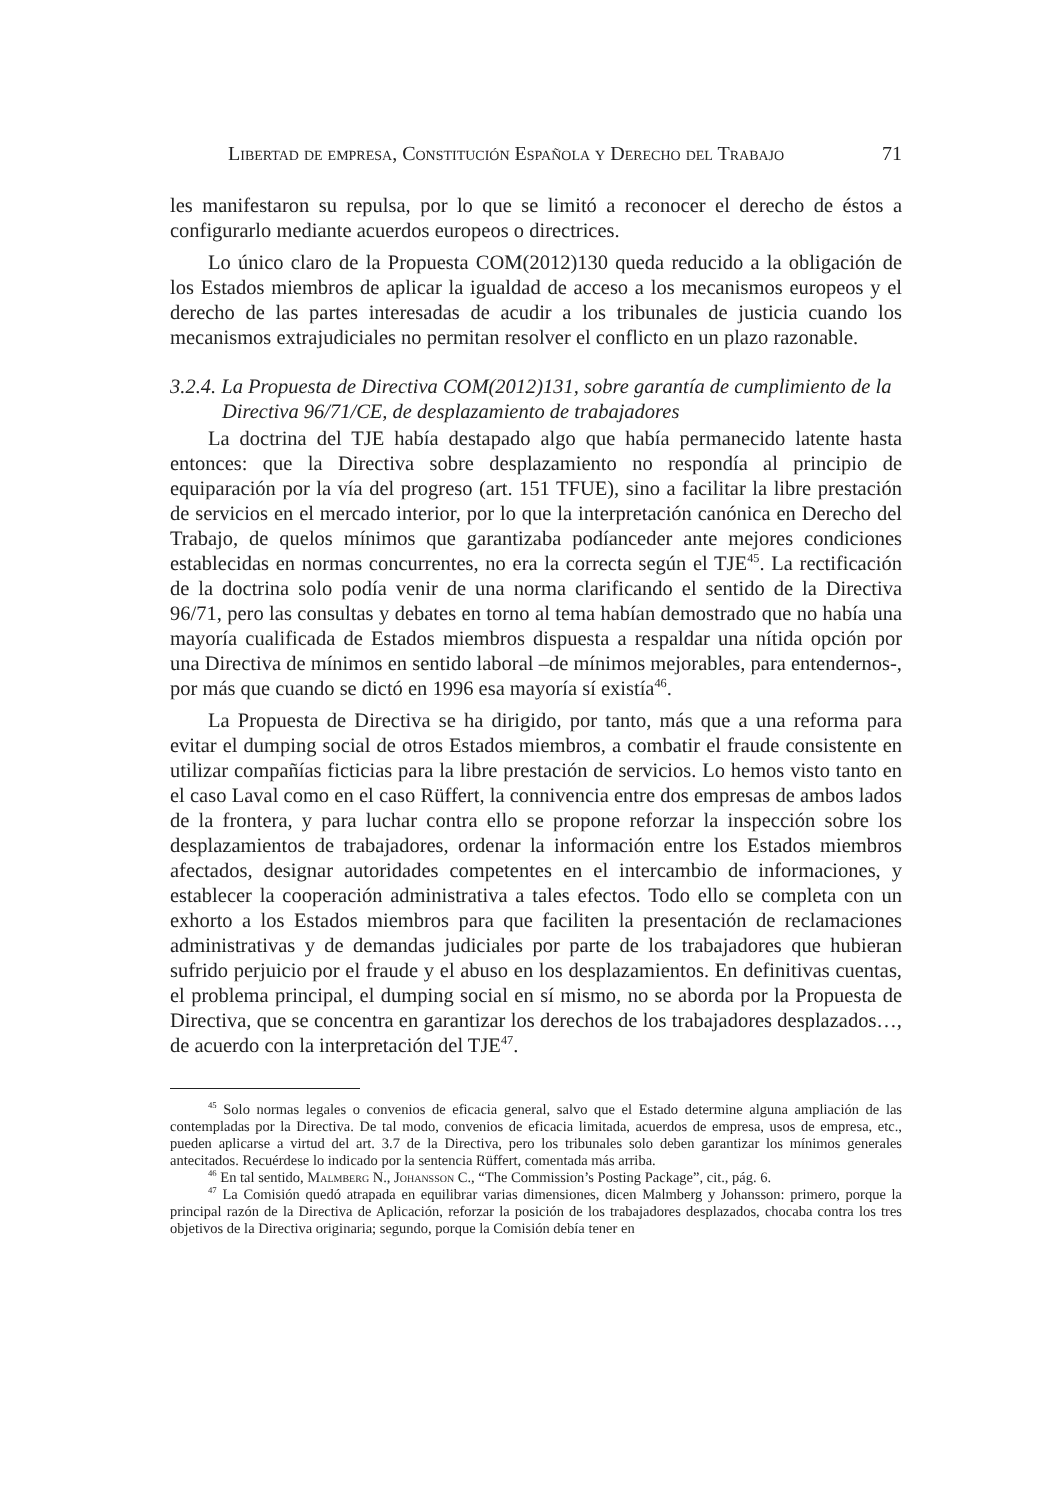Libertad de empresa, Constitución Española y Derecho del Trabajo 71
les manifestaron su repulsa, por lo que se limitó a reconocer el derecho de éstos a configurarlo mediante acuerdos europeos o directrices.
Lo único claro de la Propuesta COM(2012)130 queda reducido a la obligación de los Estados miembros de aplicar la igualdad de acceso a los mecanismos europeos y el derecho de las partes interesadas de acudir a los tribunales de justicia cuando los mecanismos extrajudiciales no permitan resolver el conflicto en un plazo razonable.
3.2.4. La Propuesta de Directiva COM(2012)131, sobre garantía de cumplimiento de la Directiva 96/71/CE, de desplazamiento de trabajadores
La doctrina del TJE había destapado algo que había permanecido latente hasta entonces: que la Directiva sobre desplazamiento no respondía al principio de equiparación por la vía del progreso (art. 151 TFUE), sino a facilitar la libre prestación de servicios en el mercado interior, por lo que la interpretación canónica en Derecho del Trabajo, de quelos mínimos que garantizaba podíanceder ante mejores condiciones establecidas en normas concurrentes, no era la correcta según el TJE<sup>45</sup>. La rectificación de la doctrina solo podía venir de una norma clarificando el sentido de la Directiva 96/71, pero las consultas y debates en torno al tema habían demostrado que no había una mayoría cualificada de Estados miembros dispuesta a respaldar una nítida opción por una Directiva de mínimos en sentido laboral –de mínimos mejorables, para entendernos-, por más que cuando se dictó en 1996 esa mayoría sí existía<sup>46</sup>.
La Propuesta de Directiva se ha dirigido, por tanto, más que a una reforma para evitar el dumping social de otros Estados miembros, a combatir el fraude consistente en utilizar compañías ficticias para la libre prestación de servicios. Lo hemos visto tanto en el caso Laval como en el caso Rüffert, la connivencia entre dos empresas de ambos lados de la frontera, y para luchar contra ello se propone reforzar la inspección sobre los desplazamientos de trabajadores, ordenar la información entre los Estados miembros afectados, designar autoridades competentes en el intercambio de informaciones, y establecer la cooperación administrativa a tales efectos. Todo ello se completa con un exhorto a los Estados miembros para que faciliten la presentación de reclamaciones administrativas y de demandas judiciales por parte de los trabajadores que hubieran sufrido perjuicio por el fraude y el abuso en los desplazamientos. En definitivas cuentas, el problema principal, el dumping social en sí mismo, no se aborda por la Propuesta de Directiva, que se concentra en garantizar los derechos de los trabajadores desplazados…, de acuerdo con la interpretación del TJE<sup>47</sup>.
<sup>45</sup> Solo normas legales o convenios de eficacia general, salvo que el Estado determine alguna ampliación de las contempladas por la Directiva. De tal modo, convenios de eficacia limitada, acuerdos de empresa, usos de empresa, etc., pueden aplicarse a virtud del art. 3.7 de la Directiva, pero los tribunales solo deben garantizar los mínimos generales antecitados. Recuérdese lo indicado por la sentencia Rüffert, comentada más arriba.
<sup>46</sup> En tal sentido, Malmberg N., Johansson C., “The Commission’s Posting Package”, cit., pág. 6.
<sup>47</sup> La Comisión quedó atrapada en equilibrar varias dimensiones, dicen Malmberg y Johansson: primero, porque la principal razón de la Directiva de Aplicación, reforzar la posición de los trabajadores desplazados, chocaba contra los tres objetivos de la Directiva originaria; segundo, porque la Comisión debía tener en